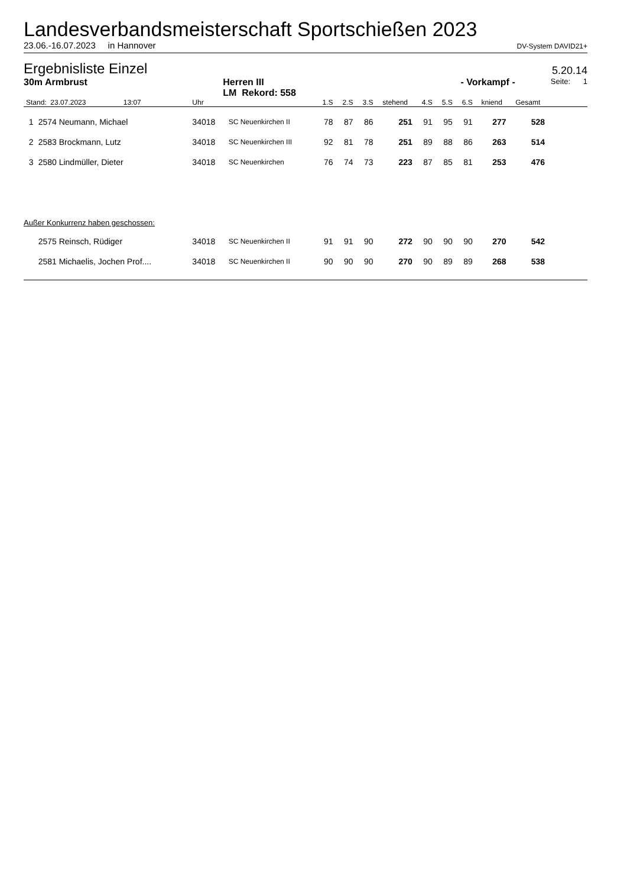Landesverbandsmeisterschaft Sportschießen 2023
23.06.-16.07.2023 in Hannover DV-System DAVID21+
Ergebnisliste Einzel
5.20.14
30m Armbrust Herren III
LM Rekord: 558 - Vorkampf - Seite: 1
| Stand: 23.07.2023 13:07 | | Uhr | | 1.S | 2.S | 3.S | stehend | 4.S | 5.S | 6.S | kniend | Gesamt | |
| --- | --- | --- | --- | --- | --- | --- | --- | --- | --- | --- | --- | --- | --- |
| 1 | 2574 Neumann, Michael | 34018 | SC Neuenkirchen II | 78 | 87 | 86 | 251 | 91 | 95 | 91 | 277 | 528 | |
| 2 | 2583 Brockmann, Lutz | 34018 | SC Neuenkirchen III | 92 | 81 | 78 | 251 | 89 | 88 | 86 | 263 | 514 | |
| 3 | 2580 Lindmüller, Dieter | 34018 | SC Neuenkirchen | 76 | 74 | 73 | 223 | 87 | 85 | 81 | 253 | 476 | |
| Außer Konkurrenz haben geschossen: | | | | | | | | | | | | | |
| | 2575 Reinsch, Rüdiger | 34018 | SC Neuenkirchen II | 91 | 91 | 90 | 272 | 90 | 90 | 90 | 270 | 542 | |
| | 2581 Michaelis, Jochen Prof.... | 34018 | SC Neuenkirchen II | 90 | 90 | 90 | 270 | 90 | 89 | 89 | 268 | 538 | |